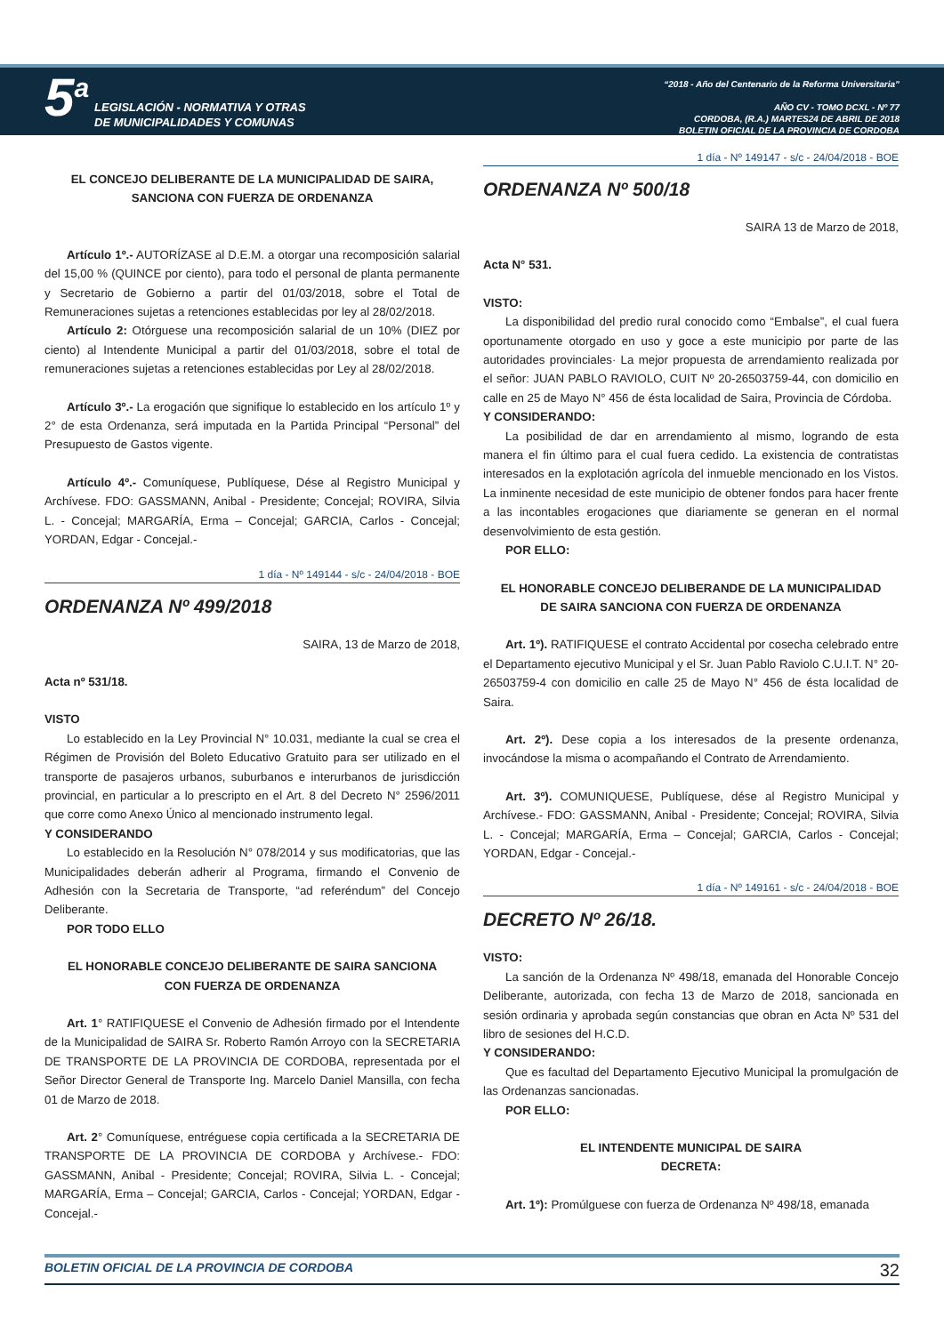5<sup>a</sup>
LEGISLACIÓN - NORMATIVA Y OTRAS
DE MUNICIPALIDADES Y COMUNAS
“2018 - Año del Centenario de la Reforma Universitaria”
AÑO CV - TOMO DCXL - Nº 77
CORDOBA, (R.A.) MARTES24 DE ABRIL DE 2018
BOLETIN OFICIAL DE LA PROVINCIA DE CORDOBA
EL CONCEJO DELIBERANTE DE LA MUNICIPALIDAD DE SAIRA,
SANCIONA CON FUERZA DE ORDENANZA
Artículo 1º.- AUTORÍZASE al D.E.M. a otorgar una recomposición salarial del 15,00 % (QUINCE por ciento), para todo el personal de planta permanente y Secretario de Gobierno a partir del 01/03/2018, sobre el Total de Remuneraciones sujetas a retenciones establecidas por ley al 28/02/2018.
Artículo 2: Otórguese una recomposición salarial de un 10% (DIEZ por ciento) al Intendente Municipal a partir del 01/03/2018, sobre el total de remuneraciones sujetas a retenciones establecidas por Ley al 28/02/2018.
Artículo 3º.- La erogación que signifique lo establecido en los artículo 1º y 2° de esta Ordenanza, será imputada en la Partida Principal “Personal” del Presupuesto de Gastos vigente.
Artículo 4º.- Comuníquese, Publíquese, Dése al Registro Municipal y Archívese. FDO: GASSMANN, Anibal - Presidente; Concejal; ROVIRA, Silvia L. - Concejal; MARGARÍA, Erma – Concejal; GARCIA, Carlos - Concejal; YORDAN, Edgar - Concejal.-
1 día - Nº 149144 - s/c - 24/04/2018 - BOE
ORDENANZA Nº 499/2018
SAIRA, 13 de Marzo de 2018,
Acta nº 531/18.
VISTO
Lo establecido en la Ley Provincial N° 10.031, mediante la cual se crea el Régimen de Provisión del Boleto Educativo Gratuito para ser utilizado en el transporte de pasajeros urbanos, suburbanos e interurbanos de jurisdicción provincial, en particular a lo prescripto en el Art. 8 del Decreto N° 2596/2011 que corre como Anexo Único al mencionado instrumento legal.
Y CONSIDERANDO
Lo establecido en la Resolución N° 078/2014 y sus modificatorias, que las Municipalidades deberán adherir al Programa, firmando el Convenio de Adhesión con la Secretaria de Transporte, “ad referéndum” del Concejo Deliberante.
POR TODO ELLO
EL HONORABLE CONCEJO DELIBERANTE DE SAIRA SANCIONA
CON FUERZA DE ORDENANZA
Art. 1° RATIFIQUESE el Convenio de Adhesión firmado por el Intendente de la Municipalidad de SAIRA Sr. Roberto Ramón Arroyo con la SECRETARIA DE TRANSPORTE DE LA PROVINCIA DE CORDOBA, representada por el Señor Director General de Transporte Ing. Marcelo Daniel Mansilla, con fecha 01 de Marzo de 2018.
Art. 2° Comuníquese, entréguese copia certificada a la SECRETARIA DE TRANSPORTE DE LA PROVINCIA DE CORDOBA y Archívese.- FDO: GASSMANN, Anibal - Presidente; Concejal; ROVIRA, Silvia L. - Concejal; MARGARÍA, Erma – Concejal; GARCIA, Carlos - Concejal; YORDAN, Edgar - Concejal.-
1 día - Nº 149147 - s/c - 24/04/2018 - BOE
ORDENANZA Nº 500/18
SAIRA 13 de Marzo de 2018,
Acta N° 531.
VISTO:
La disponibilidad del predio rural conocido como “Embalse”, el cual fuera oportunamente otorgado en uso y goce a este municipio por parte de las autoridades provinciales· La mejor propuesta de arrendamiento realizada por el señor: JUAN PABLO RAVIOLO, CUIT Nº 20-26503759-44, con domicilio en calle en 25 de Mayo N° 456 de ésta localidad de Saira, Provincia de Córdoba.
Y CONSIDERANDO:
La posibilidad de dar en arrendamiento al mismo, logrando de esta manera el fin último para el cual fuera cedido. La existencia de contratistas interesados en la explotación agrícola del inmueble mencionado en los Vistos. La inminente necesidad de este municipio de obtener fondos para hacer frente a las incontables erogaciones que diariamente se generan en el normal desenvolvimiento de esta gestión.
POR ELLO:
EL HONORABLE CONCEJO DELIBERANDE DE LA MUNICIPALIDAD
DE SAIRA SANCIONA CON FUERZA DE ORDENANZA
Art. 1º). RATIFIQUESE el contrato Accidental por cosecha celebrado entre el Departamento ejecutivo Municipal y el Sr. Juan Pablo Raviolo C.U.I.T. N° 20-26503759-4 con domicilio en calle 25 de Mayo N° 456 de ésta localidad de Saira.
Art. 2º). Dese copia a los interesados de la presente ordenanza, invocándose la misma o acompañando el Contrato de Arrendamiento.
Art. 3º). COMUNIQUESE, Publíquese, dése al Registro Municipal y Archívese.- FDO: GASSMANN, Anibal - Presidente; Concejal; ROVIRA, Silvia L. - Concejal; MARGARÍA, Erma – Concejal; GARCIA, Carlos - Concejal; YORDAN, Edgar - Concejal.-
1 día - Nº 149161 - s/c - 24/04/2018 - BOE
DECRETO Nº 26/18.
VISTO:
La sanción de la Ordenanza Nº 498/18, emanada del Honorable Concejo Deliberante, autorizada, con fecha 13 de Marzo de 2018, sancionada en sesión ordinaria y aprobada según constancias que obran en Acta Nº 531 del libro de sesiones del H.C.D.
Y CONSIDERANDO:
Que es facultad del Departamento Ejecutivo Municipal la promulgación de las Ordenanzas sancionadas.
POR ELLO:
EL INTENDENTE MUNICIPAL DE SAIRA
DECRETA:
Art. 1º): Promúlguese con fuerza de Ordenanza Nº 498/18, emanada
BOLETIN OFICIAL DE LA PROVINCIA DE CORDOBA 32